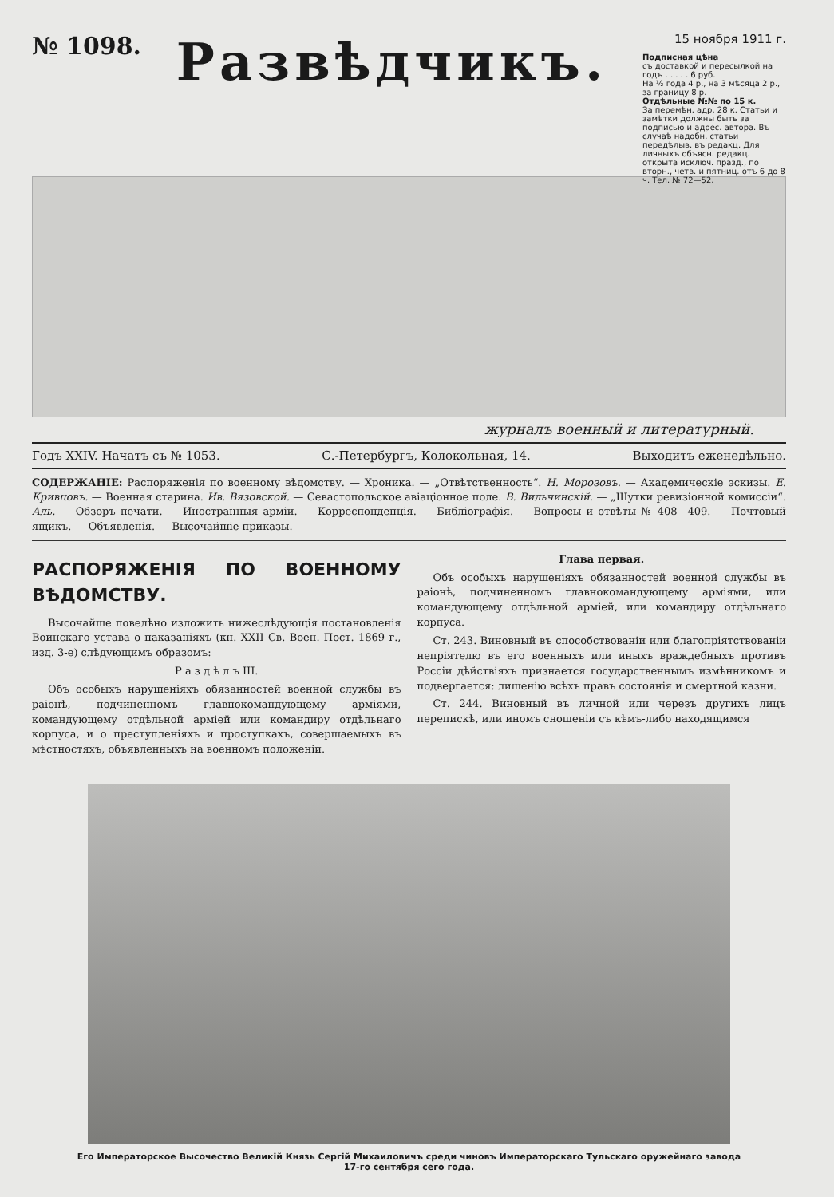№ 1098.
Развѣдчикъ.
15 ноября 1911 г.
Подписная цѣна
съ доставкой и пересылкой на годъ . . . . . 6 руб.
На ½ года 4 р., на 3 мѣсяца 2 р., за границу 8 р.
Отдѣльные №№ по 15 к.
За перемѣн. адр. 28 к. Статьи и замѣтки должны быть за подписью и адрес. автора. Въ случаѣ надобн. статьи передѣлыв. въ редакц. Для личныхъ объясн. редакц. открыта исключ. празд., по вторн., четв. и пятниц. отъ 6 до 8 ч. Тел. № 72—52.
журналъ военный и литературный.
Годъ XXIV. Начатъ съ № 1053. С.-Петербургъ, Колокольная, 14. Выходитъ еженедѣльно.
СОДЕРЖАНІЕ: Распоряженія по военному вѣдомству. — Хроника. — „Отвѣтственность“. Н. Морозовъ. — Академическіе эскизы. Е. Кривцовъ. — Военная старина. Ив. Вязовской. — Севастопольское авіаціонное поле. В. Вильчинскій. — „Шутки ревизіонной комиссіи“. Аль. — Обзоръ печати. — Иностранныя арміи. — Корреспонденція. — Библіографія. — Вопросы и отвѣты № 408—409. — Почтовый ящикъ. — Объявленія. — Высочайшіе приказы.
РАСПОРЯЖЕНІЯ ПО ВОЕННОМУ ВѢДОМСТВУ.
Высочайше повелѣно изложить нижеслѣдующія постановленія Воинскаго устава о наказаніяхъ (кн. XXII Св. Воен. Пост. 1869 г., изд. 3-е) слѣдующимъ образомъ:
Р а з д ѣ л ъ III.
Объ особыхъ нарушеніяхъ обязанностей военной службы въ раіонѣ, подчиненномъ главнокомандующему арміями, командующему отдѣльной арміей или командиру отдѣльнаго корпуса, и о преступленіяхъ и проступкахъ, совершаемыхъ въ мѣстностяхъ, объявленныхъ на военномъ положеніи.
Глава первая.
Объ особыхъ нарушеніяхъ обязанностей военной службы въ раіонѣ, подчиненномъ главнокомандующему арміями, или командующему отдѣльной арміей, или командиру отдѣльнаго корпуса.
Ст. 243. Виновный въ способствованіи или благопріятствованіи непріятелю въ его военныхъ или иныхъ враждебныхъ противъ Россіи дѣйствіяхъ признается государственнымъ измѣнникомъ и подвергается: лишенію всѣхъ правъ состоянія и смертной казни.
Ст. 244. Виновный въ личной или черезъ другихъ лицъ перепискѣ, или иномъ сношеніи съ кѣмъ-либо находящимся
Его Императорское Высочество Великій Князь Сергій Михаиловичъ среди чиновъ Императорскаго Тульскаго оружейнаго завода
17-го сентября сего года.